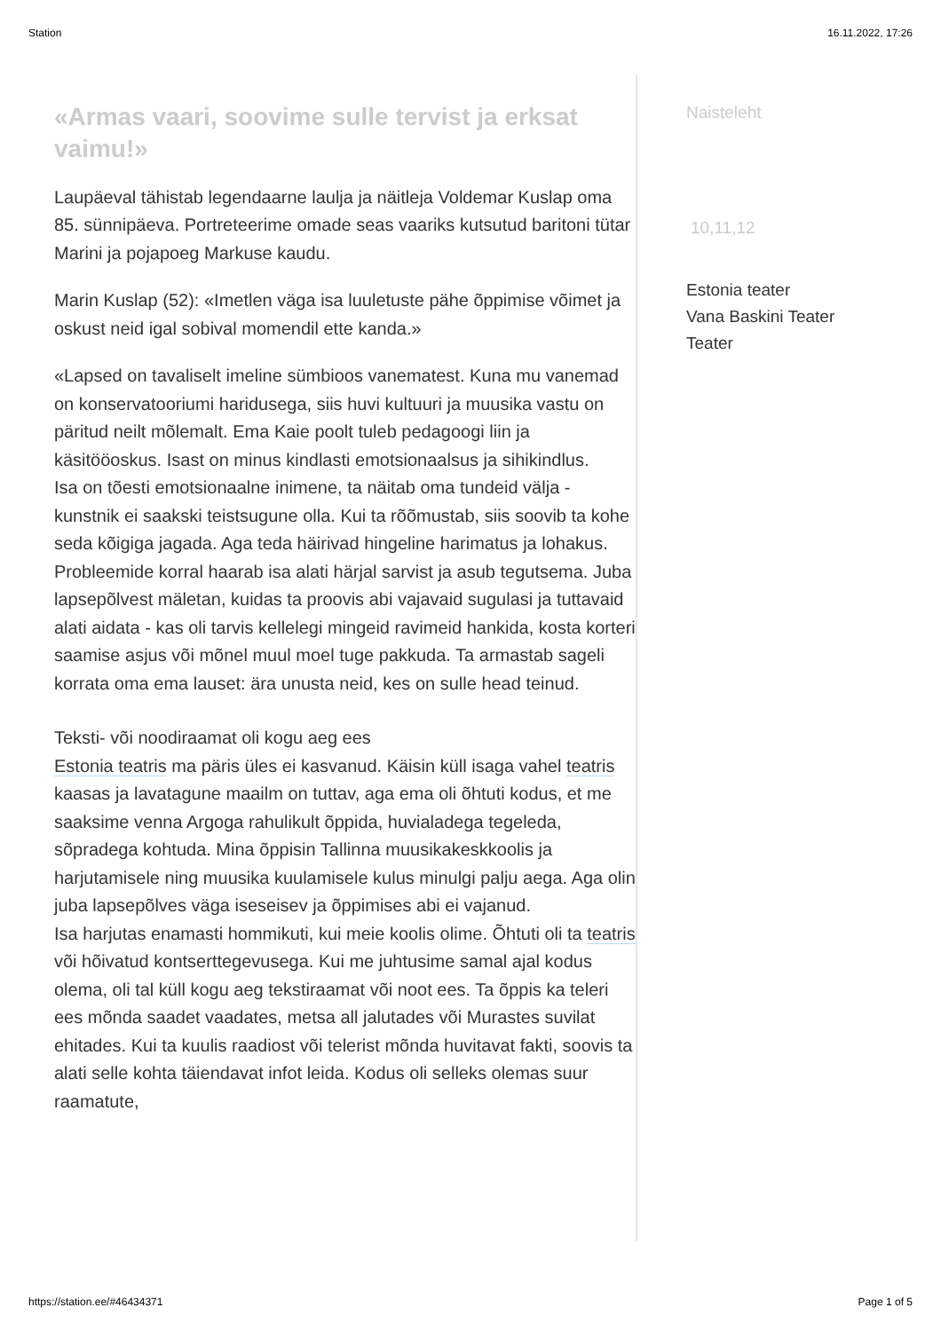Station 16.11.2022, 17:26
«Armas vaari, soovime sulle tervist ja erksat vaimu!»
Laupäeval tähistab legendaarne laulja ja näitleja Voldemar Kuslap oma 85. sünnipäeva. Portreteerime omade seas vaariks kutsutud baritoni tütar Marini ja pojapoeg Markuse kaudu.
Marin Kuslap (52): «Imetlen väga isa luuletuste pähe õppimise võimet ja oskust neid igal sobival momendil ette kanda.»
«Lapsed on tavaliselt imeline sümbioos vanematest. Kuna mu vanemad on konservatooriumi haridusega, siis huvi kultuuri ja muusika vastu on päritud neilt mõlemalt. Ema Kaie poolt tuleb pedagoogi liin ja käsitööoskus. Isast on minus kindlasti emotsionaalsus ja sihikindlus.
Isa on tõesti emotsionaalne inimene, ta näitab oma tundeid välja - kunstnik ei saakski teistsugune olla. Kui ta rõõmustab, siis soovib ta kohe seda kõigiga jagada. Aga teda häirivad hingeline harimatus ja lohakus.
Probleemide korral haarab isa alati härjal sarvist ja asub tegutsema. Juba lapsepõlvest mäletan, kuidas ta proovis abi vajavaid sugulasi ja tuttavaid alati aidata - kas oli tarvis kellelegi mingeid ravimeid hankida, kosta korteri saamise asjus või mõnel muul moel tuge pakkuda. Ta armastab sageli korrata oma ema lauset: ära unusta neid, kes on sulle head teinud.
Teksti- või noodiraamat oli kogu aeg ees
Estonia teatris ma päris üles ei kasvanud. Käisin küll isaga vahel teatris kaasas ja lavatagune maailm on tuttav, aga ema oli õhtuti kodus, et me saaksime venna Argoga rahulikult õppida, huvialadega tegeleda, sõpradega kohtuda. Mina õppisin Tallinna muusikakeskkoolis ja harjutamisele ning muusika kuulamisele kulus minulgi palju aega. Aga olin juba lapsepõlves väga iseseisev ja õppimises abi ei vajanud.
Isa harjutas enamasti hommikuti, kui meie koolis olime. Õhtuti oli ta teatris või hõivatud kontserttegevusega. Kui me juhtusime samal ajal kodus olema, oli tal küll kogu aeg tekstiraamat või noot ees. Ta õppis ka teleri ees mõnda saadet vaadates, metsa all jalutades või Murastes suvilat ehitades. Kui ta kuulis raadiost või telerist mõnda huvitavat fakti, soovis ta alati selle kohta täiendavat infot leida. Kodus oli selleks olemas suur raamatute,
Naisteleht
10,11,12
Estonia teater
Vana Baskini Teater
Teater
https://station.ee/#46434371 Page 1 of 5